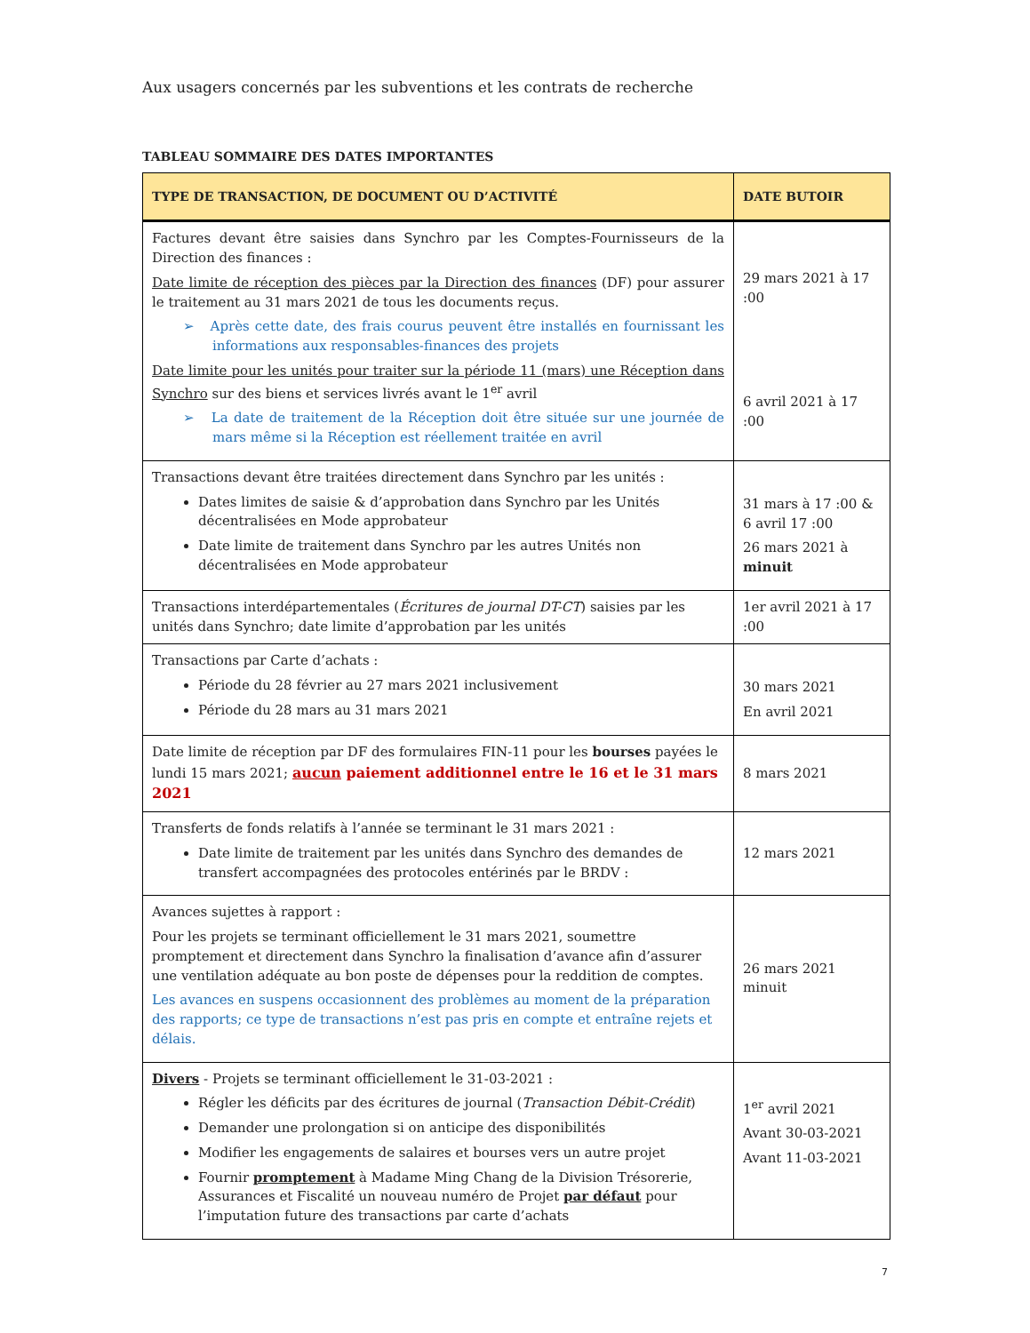Aux usagers concernés par les subventions et les contrats de recherche
TABLEAU SOMMAIRE DES DATES IMPORTANTES
| TYPE DE TRANSACTION, DE DOCUMENT OU D’ACTIVITÉ | DATE BUTOIR |
| --- | --- |
| Factures devant être saisies dans Synchro par les Comptes-Fournisseurs de la Direction des finances : Date limite de réception des pièces par la Direction des finances (DF) pour assurer le traitement au 31 mars 2021 de tous les documents reçus. ➢ Après cette date, des frais courus peuvent être installés en fournissant les informations aux responsables-finances des projets Date limite pour les unités pour traiter sur la période 11 (mars) une Réception dans Synchro sur des biens et services livrés avant le 1<sup>er</sup> avril ➢ La date de traitement de la Réception doit être située sur une journée de mars même si la Réception est réellement traitée en avril | 29 mars 2021 à 17 :00 6 avril 2021 à 17 :00 |
| Transactions devant être traitées directement dans Synchro par les unités : Dates limites de saisie & d’approbation dans Synchro par les Unités décentralisées en Mode approbateur Date limite de traitement dans Synchro par les autres Unités non décentralisées en Mode approbateur | 31 mars à 17 :00 & 6 avril 17 :00 26 mars 2021 à minuit |
| Transactions interdépartementales ( Écritures de journal DT-CT ) saisies par les unités dans Synchro; date limite d’approbation par les unités | 1er avril 2021 à 17 :00 |
| Transactions par Carte d’achats : Période du 28 février au 27 mars 2021 inclusivement Période du 28 mars au 31 mars 2021 | 30 mars 2021 En avril 2021 |
| Date limite de réception par DF des formulaires FIN-11 pour les bourses payées le lundi 15 mars 2021; aucun paiement additionnel entre le 16 et le 31 mars 2021 | 8 mars 2021 |
| Transferts de fonds relatifs à l’année se terminant le 31 mars 2021 : Date limite de traitement par les unités dans Synchro des demandes de transfert accompagnées des protocoles entérinés par le BRDV : | 12 mars 2021 |
| Avances sujettes à rapport : Pour les projets se terminant officiellement le 31 mars 2021, soumettre promptement et directement dans Synchro la finalisation d’avance afin d’assurer une ventilation adéquate au bon poste de dépenses pour la reddition de comptes. Les avances en suspens occasionnent des problèmes au moment de la préparation des rapports; ce type de transactions n’est pas pris en compte et entraîne rejets et délais. | 26 mars 2021 minuit |
| Divers - Projets se terminant officiellement le 31-03-2021 : Régler les déficits par des écritures de journal ( Transaction Débit-Crédit ) Demander une prolongation si on anticipe des disponibilités Modifier les engagements de salaires et bourses vers un autre projet Fournir promptement à Madame Ming Chang de la Division Trésorerie, Assurances et Fiscalité un nouveau numéro de Projet par défaut pour l’imputation future des transactions par carte d’achats | 1<sup>er</sup> avril 2021 Avant 30-03-2021 Avant 11-03-2021 |
7